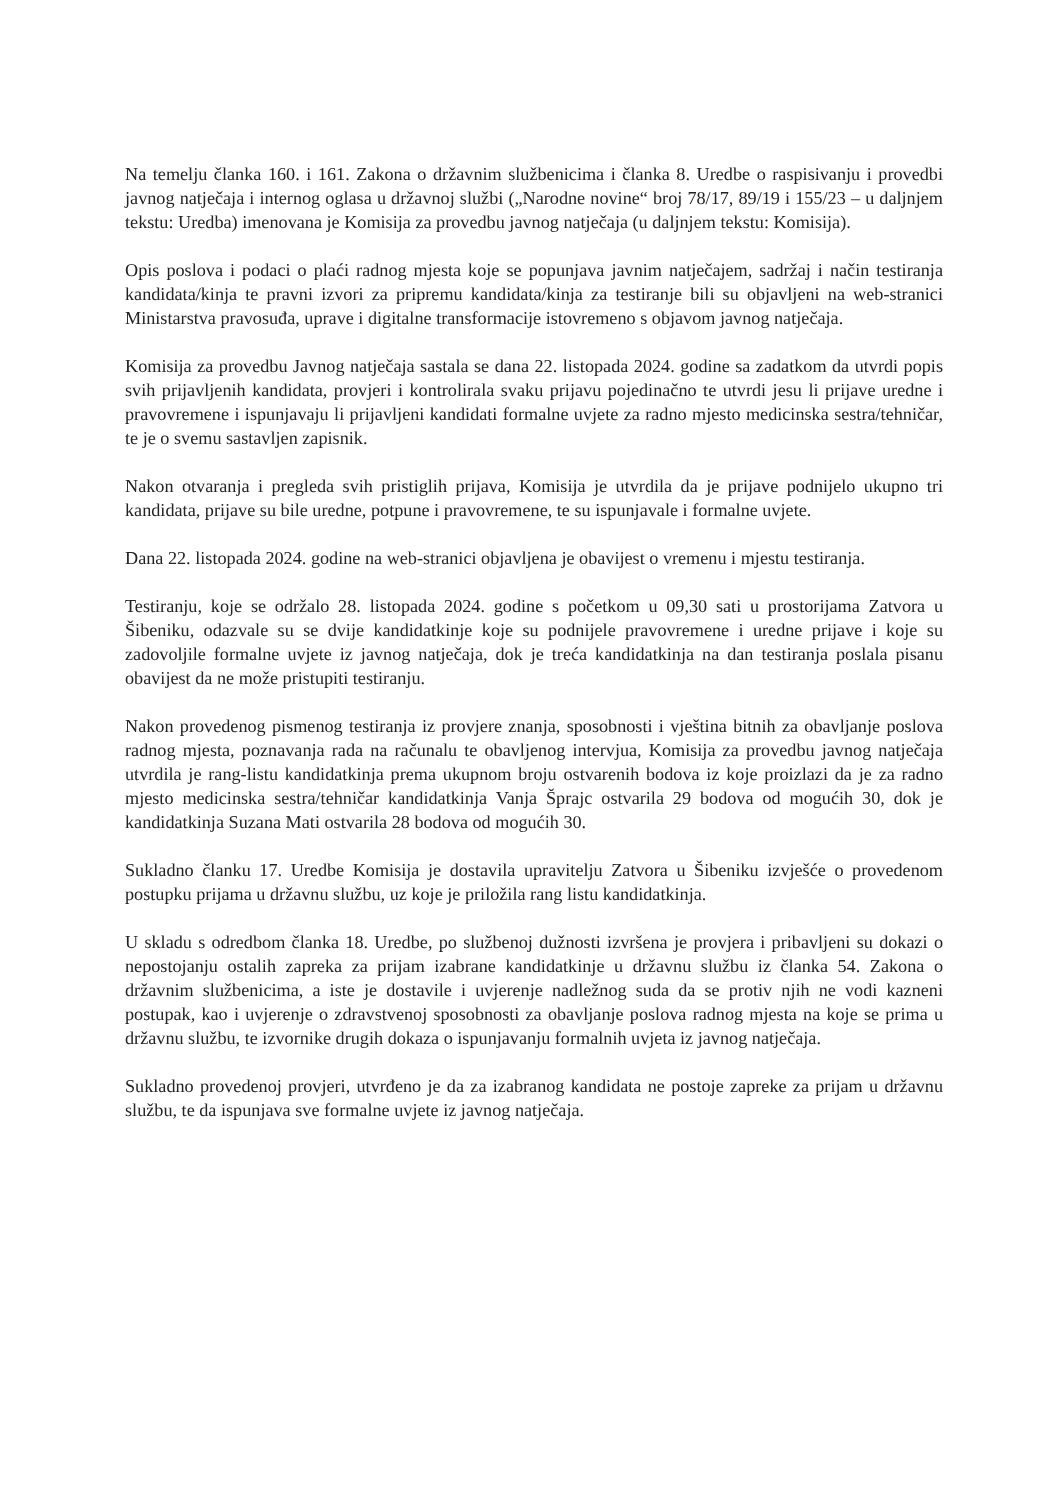Na temelju članka 160. i 161. Zakona o državnim službenicima i članka 8. Uredbe o raspisivanju i provedbi javnog natječaja i internog oglasa u državnoj službi („Narodne novine“ broj 78/17, 89/19 i 155/23 – u daljnjem tekstu: Uredba) imenovana je Komisija za provedbu javnog natječaja (u daljnjem tekstu: Komisija).
Opis poslova i podaci o plaći radnog mjesta koje se popunjava javnim natječajem, sadržaj i način testiranja kandidata/kinja te pravni izvori za pripremu kandidata/kinja za testiranje bili su objavljeni na web-stranici Ministarstva pravosuđa, uprave i digitalne transformacije istovremeno s objavom javnog natječaja.
Komisija za provedbu Javnog natječaja sastala se dana 22. listopada 2024. godine sa zadatkom da utvrdi popis svih prijavljenih kandidata, provjeri i kontrolirala svaku prijavu pojedinačno te utvrdi jesu li prijave uredne i pravovremene i ispunjavaju li prijavljeni kandidati formalne uvjete za radno mjesto medicinska sestra/tehničar, te je o svemu sastavljen zapisnik.
Nakon otvaranja i pregleda svih pristiglih prijava, Komisija je utvrdila da je prijave podnijelo ukupno tri kandidata, prijave su bile uredne, potpune i pravovremene, te su ispunjavale i formalne uvjete.
Dana 22. listopada 2024. godine na web-stranici objavljena je obavijest o vremenu i mjestu testiranja.
Testiranju, koje se održalo 28. listopada 2024. godine s početkom u 09,30 sati u prostorijama Zatvora u Šibeniku, odazvale su se dvije kandidatkinje koje su podnijele pravovremene i uredne prijave i koje su zadovoljile formalne uvjete iz javnog natječaja, dok je treća kandidatkinja na dan testiranja poslala pisanu obavijest da ne može pristupiti testiranju.
Nakon provedenog pismenog testiranja iz provjere znanja, sposobnosti i vještina bitnih za obavljanje poslova radnog mjesta, poznavanja rada na računalu te obavljenog intervjua, Komisija za provedbu javnog natječaja utvrdila je rang-listu kandidatkinja prema ukupnom broju ostvarenih bodova iz koje proizlazi da je za radno mjesto medicinska sestra/tehničar kandidatkinja Vanja Šprajc ostvarila 29 bodova od mogućih 30, dok je kandidatkinja Suzana Mati ostvarila 28 bodova od mogućih 30.
Sukladno članku 17. Uredbe Komisija je dostavila upravitelju Zatvora u Šibeniku izvješće o provedenom postupku prijama u državnu službu, uz koje je priložila rang listu kandidatkinja.
U skladu s odredbom članka 18. Uredbe, po službenoj dužnosti izvršena je provjera i pribavljeni su dokazi o nepostojanju ostalih zapreka za prijam izabrane kandidatkinje u državnu službu iz članka 54. Zakona o državnim službenicima, a iste je dostavile i uvjerenje nadležnog suda da se protiv njih ne vodi kazneni postupak, kao i uvjerenje o zdravstvenoj sposobnosti za obavljanje poslova radnog mjesta na koje se prima u državnu službu, te izvornike drugih dokaza o ispunjavanju formalnih uvjeta iz javnog natječaja.
Sukladno provedenoj provjeri, utvrđeno je da za izabranog kandidata ne postoje zapreke za prijam u državnu službu, te da ispunjava sve formalne uvjete iz javnog natječaja.